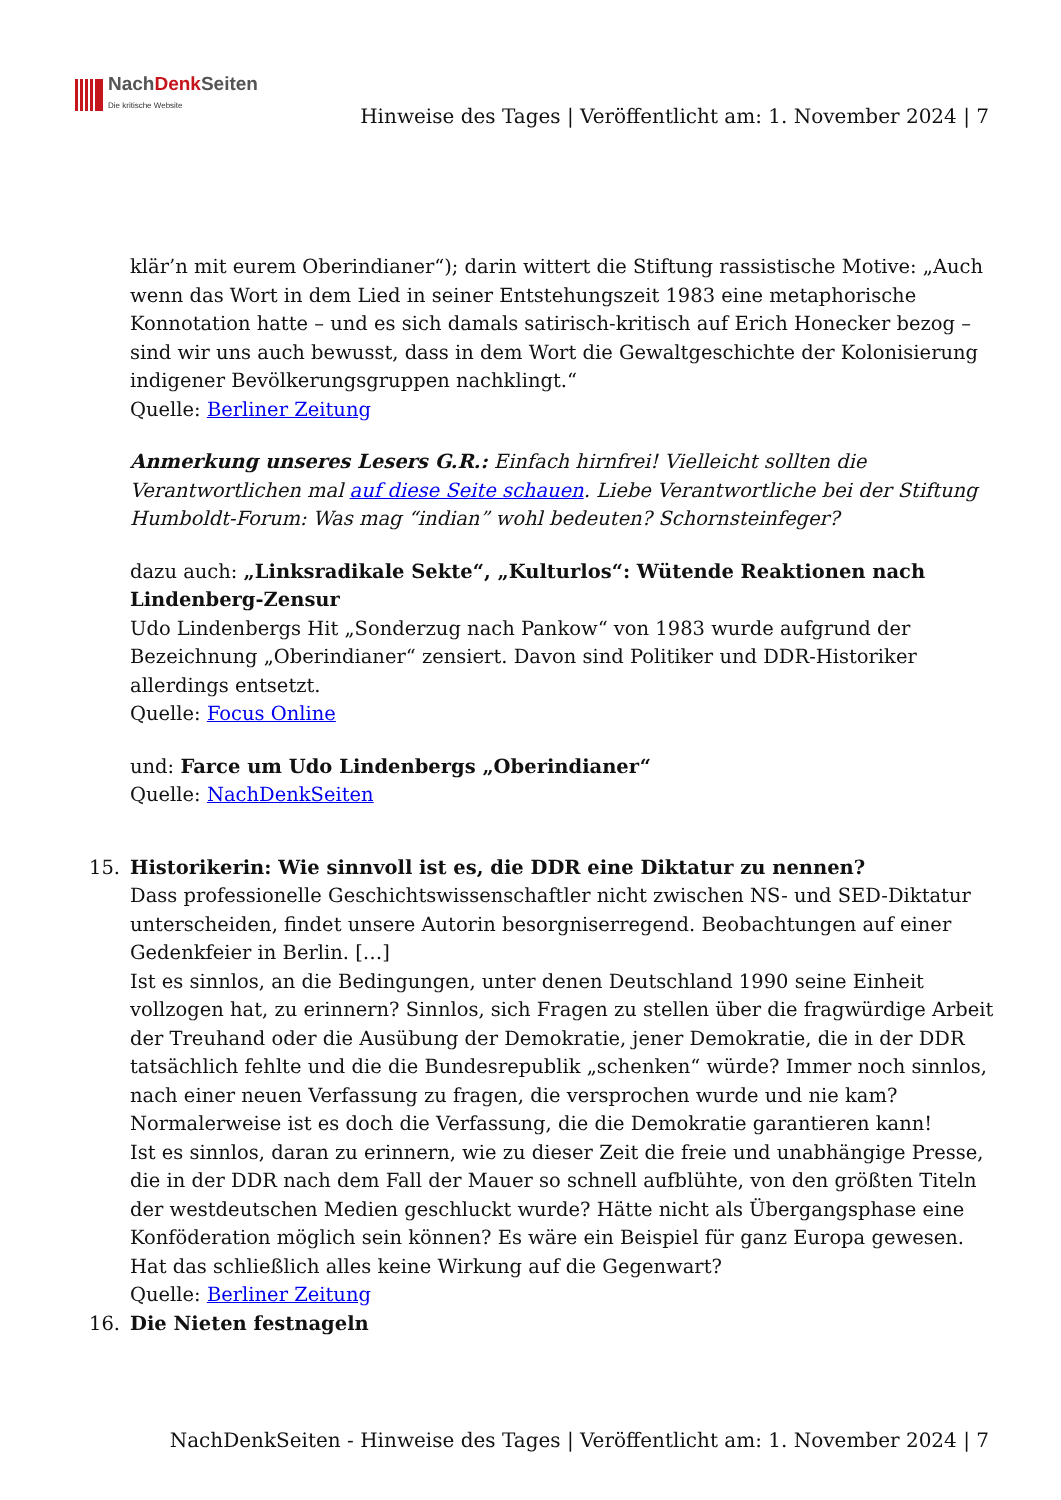NachDenk Seiten
Die kritische Website
Hinweise des Tages | Veröffentlicht am: 1. November 2024 | 7
klär’n mit eurem Oberindianer“); darin wittert die Stiftung rassistische Motive: „Auch wenn das Wort in dem Lied in seiner Entstehungszeit 1983 eine metaphorische Konnotation hatte – und es sich damals satirisch-kritisch auf Erich Honecker bezog – sind wir uns auch bewusst, dass in dem Wort die Gewaltgeschichte der Kolonisierung indigener Bevölkerungsgruppen nachklingt.“
Quelle: Berliner Zeitung
Anmerkung unseres Lesers G.R.: Einfach hirnfrei! Vielleicht sollten die Verantwortlichen mal auf diese Seite schauen. Liebe Verantwortliche bei der Stiftung Humboldt-Forum: Was mag “indian” wohl bedeuten? Schornsteinfeger?
dazu auch: „Linksradikale Sekte“, „Kulturlos“: Wütende Reaktionen nach Lindenberg-Zensur
Udo Lindenbergs Hit „Sonderzug nach Pankow“ von 1983 wurde aufgrund der Bezeichnung „Oberindianer“ zensiert. Davon sind Politiker und DDR-Historiker allerdings entsetzt.
Quelle: Focus Online
und: Farce um Udo Lindenbergs „Oberindianer“
Quelle: NachDenkSeiten
15. Historikerin: Wie sinnvoll ist es, die DDR eine Diktatur zu nennen?
Dass professionelle Geschichtswissenschaftler nicht zwischen NS- und SED-Diktatur unterscheiden, findet unsere Autorin besorgniserregend. Beobachtungen auf einer Gedenkfeier in Berlin. […]
Ist es sinnlos, an die Bedingungen, unter denen Deutschland 1990 seine Einheit vollzogen hat, zu erinnern? Sinnlos, sich Fragen zu stellen über die fragwürdige Arbeit der Treuhand oder die Ausübung der Demokratie, jener Demokratie, die in der DDR tatsächlich fehlte und die die Bundesrepublik „schenken“ würde? Immer noch sinnlos, nach einer neuen Verfassung zu fragen, die versprochen wurde und nie kam? Normalerweise ist es doch die Verfassung, die die Demokratie garantieren kann!
Ist es sinnlos, daran zu erinnern, wie zu dieser Zeit die freie und unabhängige Presse, die in der DDR nach dem Fall der Mauer so schnell aufblühte, von den größten Titeln der westdeutschen Medien geschluckt wurde? Hätte nicht als Übergangsphase eine Konföderation möglich sein können? Es wäre ein Beispiel für ganz Europa gewesen. Hat das schließlich alles keine Wirkung auf die Gegenwart?
Quelle: Berliner Zeitung
16. Die Nieten festnageln
NachDenkSeiten - Hinweise des Tages | Veröffentlicht am: 1. November 2024 | 7